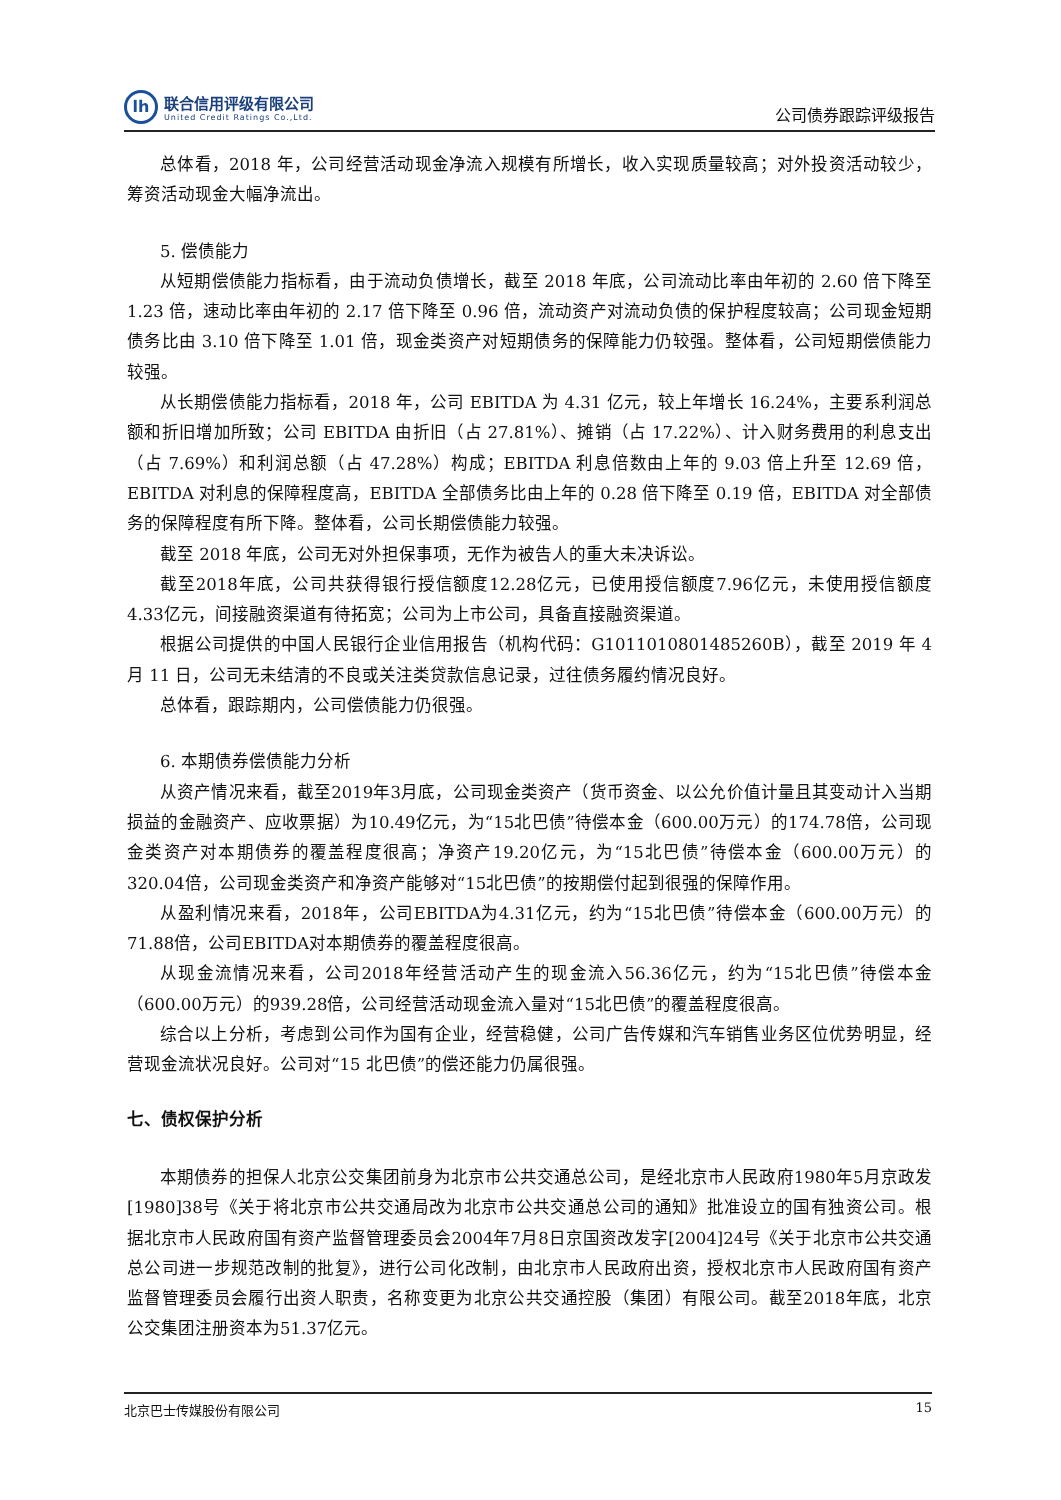lh
联合信用评级有限公司
United Credit Ratings Co.,Ltd.
公司债券跟踪评级报告
总体看，2018 年，公司经营活动现金净流入规模有所增长，收入实现质量较高；对外投资活动较少，筹资活动现金大幅净流出。
5. 偿债能力
从短期偿债能力指标看，由于流动负债增长，截至 2018 年底，公司流动比率由年初的 2.60 倍下降至 1.23 倍，速动比率由年初的 2.17 倍下降至 0.96 倍，流动资产对流动负债的保护程度较高；公司现金短期债务比由 3.10 倍下降至 1.01 倍，现金类资产对短期债务的保障能力仍较强。整体看，公司短期偿债能力较强。
从长期偿债能力指标看，2018 年，公司 EBITDA 为 4.31 亿元，较上年增长 16.24%，主要系利润总额和折旧增加所致；公司 EBITDA 由折旧（占 27.81%）、摊销（占 17.22%）、计入财务费用的利息支出（占 7.69%）和利润总额（占 47.28%）构成；EBITDA 利息倍数由上年的 9.03 倍上升至 12.69 倍，EBITDA 对利息的保障程度高，EBITDA 全部债务比由上年的 0.28 倍下降至 0.19 倍，EBITDA 对全部债务的保障程度有所下降。整体看，公司长期偿债能力较强。
截至 2018 年底，公司无对外担保事项，无作为被告人的重大未决诉讼。
截至2018年底，公司共获得银行授信额度12.28亿元，已使用授信额度7.96亿元，未使用授信额度4.33亿元，间接融资渠道有待拓宽；公司为上市公司，具备直接融资渠道。
根据公司提供的中国人民银行企业信用报告（机构代码：G1011010801485260B），截至 2019 年 4 月 11 日，公司无未结清的不良或关注类贷款信息记录，过往债务履约情况良好。
总体看，跟踪期内，公司偿债能力仍很强。
6. 本期债券偿债能力分析
从资产情况来看，截至2019年3月底，公司现金类资产（货币资金、以公允价值计量且其变动计入当期损益的金融资产、应收票据）为10.49亿元，为“15北巴债”待偿本金（600.00万元）的174.78倍，公司现金类资产对本期债券的覆盖程度很高；净资产19.20亿元，为“15北巴债”待偿本金（600.00万元）的320.04倍，公司现金类资产和净资产能够对“15北巴债”的按期偿付起到很强的保障作用。
从盈利情况来看，2018年，公司EBITDA为4.31亿元，约为“15北巴债”待偿本金（600.00万元）的71.88倍，公司EBITDA对本期债券的覆盖程度很高。
从现金流情况来看，公司2018年经营活动产生的现金流入56.36亿元，约为“15北巴债”待偿本金（600.00万元）的939.28倍，公司经营活动现金流入量对“15北巴债”的覆盖程度很高。
综合以上分析，考虑到公司作为国有企业，经营稳健，公司广告传媒和汽车销售业务区位优势明显，经营现金流状况良好。公司对“15 北巴债”的偿还能力仍属很强。
七、债权保护分析
本期债券的担保人北京公交集团前身为北京市公共交通总公司，是经北京市人民政府1980年5月京政发[1980]38号《关于将北京市公共交通局改为北京市公共交通总公司的通知》批准设立的国有独资公司。根据北京市人民政府国有资产监督管理委员会2004年7月8日京国资改发字[2004]24号《关于北京市公共交通总公司进一步规范改制的批复》，进行公司化改制，由北京市人民政府出资，授权北京市人民政府国有资产监督管理委员会履行出资人职责，名称变更为北京公共交通控股（集团）有限公司。截至2018年底，北京公交集团注册资本为51.37亿元。
北京巴士传媒股份有限公司 15